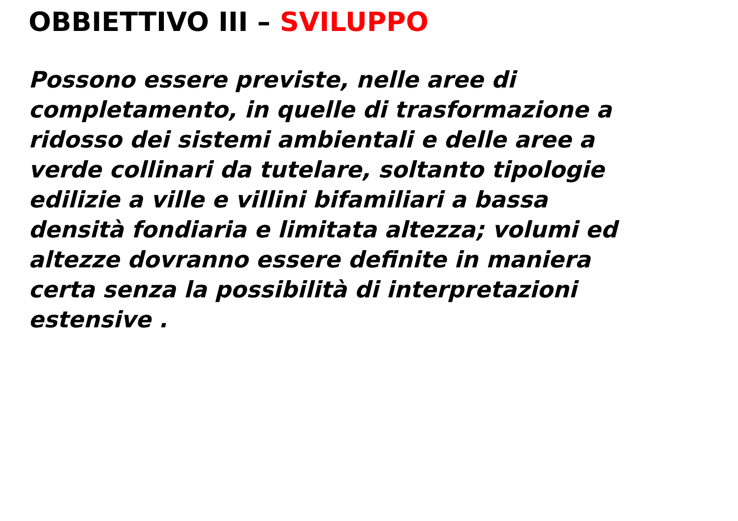OBBIETTIVO III – SVILUPPO
Possono essere previste, nelle aree di
completamento, in quelle di trasformazione a
ridosso dei sistemi ambientali e delle aree a
verde collinari da tutelare, soltanto tipologie
edilizie a ville e villini bifamiliari a bassa
densità fondiaria e limitata altezza; volumi ed
altezze dovranno essere definite in maniera
certa senza la possibilità di interpretazioni
estensive .